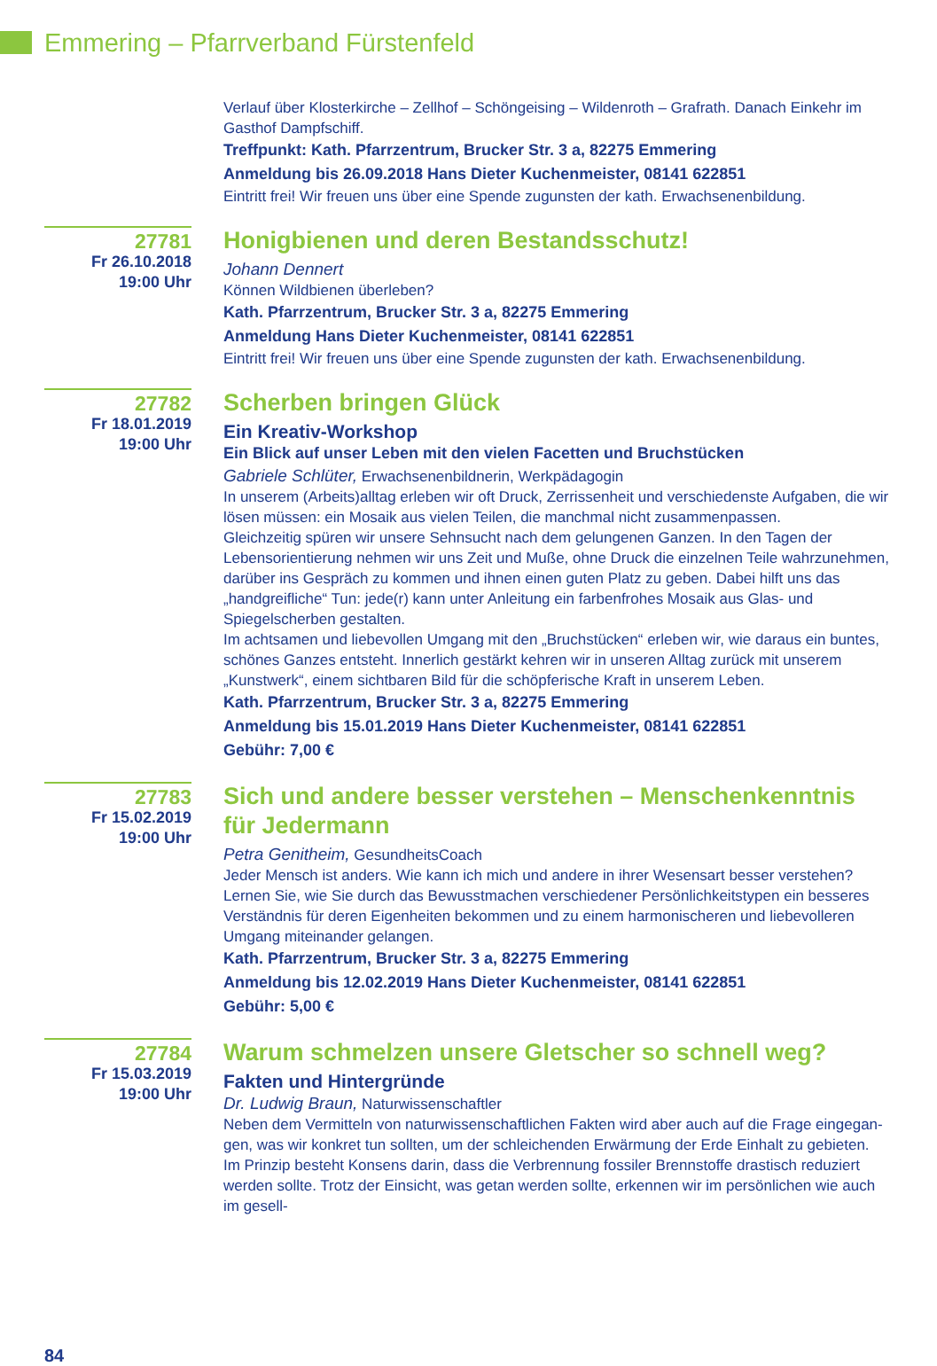Emmering – Pfarrverband Fürstenfeld
Verlauf über Klosterkirche – Zellhof – Schöngeising – Wildenroth – Grafrath. Danach Einkehr im Gasthof Dampfschiff.
Treffpunkt: Kath. Pfarrzentrum, Brucker Str. 3 a, 82275 Emmering
Anmeldung bis 26.09.2018 Hans Dieter Kuchenmeister, 08141 622851
Eintritt frei! Wir freuen uns über eine Spende zugunsten der kath. Erwachsenenbildung.
27781
Fr 26.10.2018
19:00 Uhr
Honigbienen und deren Bestandsschutz!
Johann Dennert
Können Wildbienen überleben?
Kath. Pfarrzentrum, Brucker Str. 3 a, 82275 Emmering
Anmeldung Hans Dieter Kuchenmeister, 08141 622851
Eintritt frei! Wir freuen uns über eine Spende zugunsten der kath. Erwachsenenbildung.
27782
Fr 18.01.2019
19:00 Uhr
Scherben bringen Glück
Ein Kreativ-Workshop
Ein Blick auf unser Leben mit den vielen Facetten und Bruchstücken
Gabriele Schlüter, Erwachsenenbildnerin, Werkpädagogin
In unserem (Arbeits)alltag erleben wir oft Druck, Zerrissenheit und verschiedenste Aufgaben, die wir lösen müssen: ein Mosaik aus vielen Teilen, die manchmal nicht zusammenpassen.
Gleichzeitig spüren wir unsere Sehnsucht nach dem gelungenen Ganzen. In den Tagen der Lebens­orientierung nehmen wir uns Zeit und Muße, ohne Druck die einzelnen Teile wahrzunehmen, darü­ber ins Gespräch zu kommen und ihnen einen guten Platz zu geben. Dabei hilft uns das „handgreif­liche“ Tun: jede(r) kann unter Anleitung ein farbenfrohes Mosaik aus Glas- und Spiegelscherben gestalten.
Im achtsamen und liebevollen Umgang mit den „Bruchstücken“ erleben wir, wie daraus ein buntes, schönes Ganzes entsteht. Innerlich gestärkt kehren wir in unseren Alltag zurück mit unserem „Kunstwerk“, einem sichtbaren Bild für die schöpferische Kraft in unserem Leben.
Kath. Pfarrzentrum, Brucker Str. 3 a, 82275 Emmering
Anmeldung bis 15.01.2019 Hans Dieter Kuchenmeister, 08141 622851
Gebühr: 7,00 €
27783
Fr 15.02.2019
19:00 Uhr
Sich und andere besser verstehen – Menschenkenntnis für Jedermann
Petra Genitheim, GesundheitsCoach
Jeder Mensch ist anders. Wie kann ich mich und andere in ihrer Wesensart besser verstehen? Lernen Sie, wie Sie durch das Bewusstmachen verschiedener Persönlichkeitstypen ein besseres Verständnis für deren Eigenheiten bekommen und zu einem harmonischeren und liebevolleren Umgang mitein­ander gelangen.
Kath. Pfarrzentrum, Brucker Str. 3 a, 82275 Emmering
Anmeldung bis 12.02.2019 Hans Dieter Kuchenmeister, 08141 622851
Gebühr: 5,00 €
27784
Fr 15.03.2019
19:00 Uhr
Warum schmelzen unsere Gletscher so schnell weg?
Fakten und Hintergründe
Dr. Ludwig Braun, Naturwissenschaftler
Neben dem Vermitteln von naturwissenschaftlichen Fakten wird aber auch auf die Frage eingegan­gen, was wir konkret tun sollten, um der schleichenden Erwärmung der Erde Einhalt zu gebieten. Im Prinzip besteht Konsens darin, dass die Verbrennung fossiler Brennstoffe drastisch reduziert werden sollte. Trotz der Einsicht, was getan werden sollte, erkennen wir im persönlichen wie auch im gesell-
84